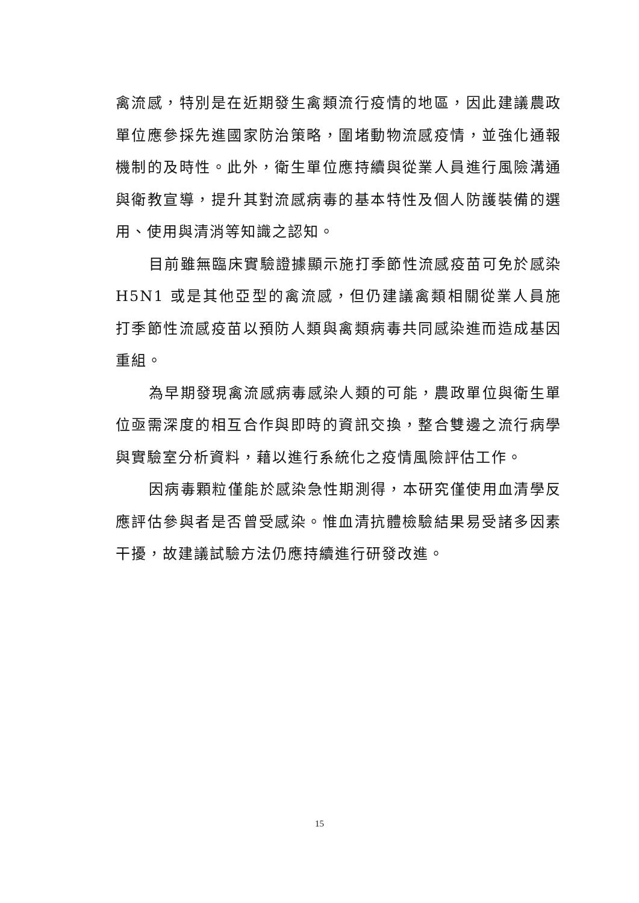禽流感，特別是在近期發生禽類流行疫情的地區，因此建議農政單位應參採先進國家防治策略，圍堵動物流感疫情，並強化通報機制的及時性。此外，衛生單位應持續與從業人員進行風險溝通與衛教宣導，提升其對流感病毒的基本特性及個人防護裝備的選用、使用與清消等知識之認知。
目前雖無臨床實驗證據顯示施打季節性流感疫苗可免於感染 H5N1 或是其他亞型的禽流感，但仍建議禽類相關從業人員施打季節性流感疫苗以預防人類與禽類病毒共同感染進而造成基因重組。
為早期發現禽流感病毒感染人類的可能，農政單位與衛生單位亟需深度的相互合作與即時的資訊交換，整合雙邊之流行病學與實驗室分析資料，藉以進行系統化之疫情風險評估工作。
因病毒顆粒僅能於感染急性期測得，本研究僅使用血清學反應評估參與者是否曾受感染。惟血清抗體檢驗結果易受諸多因素干擾，故建議試驗方法仍應持續進行研發改進。
15